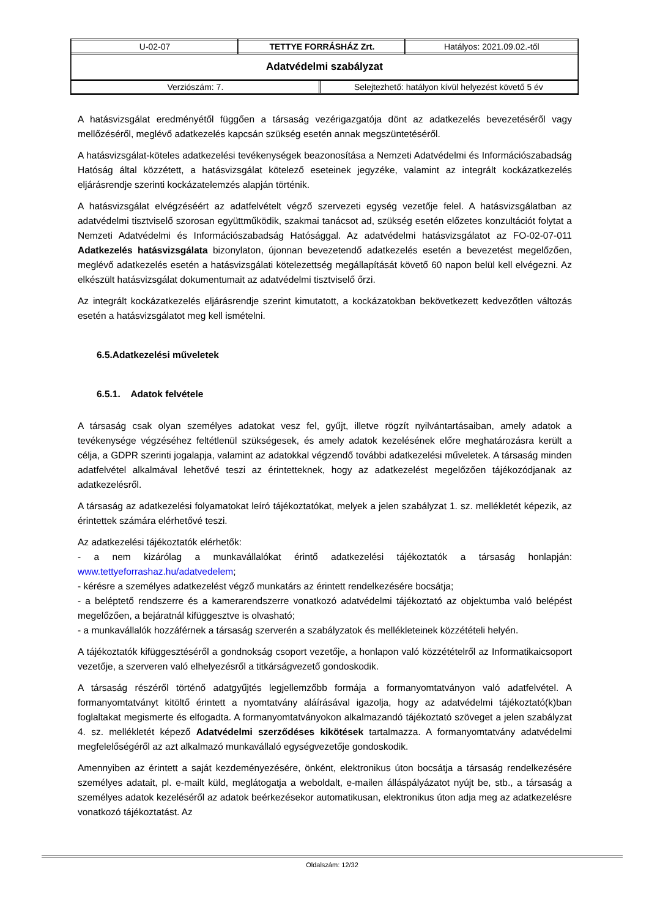| U-02-07 | TETTYE FORRÁSHÁZ Zrt. | Hatályos: 2021.09.02.-től |
| Adatvédelmi szabályzat | | |
| / Verziószám: 7. / Selejtezhető: hatályon kívül helyezést követő 5 év / | | |
A hatásvizsgálat eredményétől függően a társaság vezérigazgatója dönt az adatkezelés bevezetéséről vagy mellőzéséről, meglévő adatkezelés kapcsán szükség esetén annak megszüntetéséről.
A hatásvizsgálat-köteles adatkezelési tevékenységek beazonosítása a Nemzeti Adatvédelmi és Információszabadság Hatóság által közzétett, a hatásvizsgálat kötelező eseteinek jegyzéke, valamint az integrált kockázatkezelés eljárásrendje szerinti kockázatelemzés alapján történik.
A hatásvizsgálat elvégzéséért az adatfelvételt végző szervezeti egység vezetője felel. A hatásvizsgálatban az adatvédelmi tisztviselő szorosan együttműködik, szakmai tanácsot ad, szükség esetén előzetes konzultációt folytat a Nemzeti Adatvédelmi és Információszabadság Hatósággal. Az adatvédelmi hatásvizsgálatot az FO-02-07-011 Adatkezelés hatásvizsgálata bizonylaton, újonnan bevezetendő adatkezelés esetén a bevezetést megelőzően, meglévő adatkezelés esetén a hatásvizsgálati kötelezettség megállapítását követő 60 napon belül kell elvégezni. Az elkészült hatásvizsgálat dokumentumait az adatvédelmi tisztviselő őrzi.
Az integrált kockázatkezelés eljárásrendje szerint kimutatott, a kockázatokban bekövetkezett kedvezőtlen változás esetén a hatásvizsgálatot meg kell ismételni.
6.5.Adatkezelési műveletek
6.5.1. Adatok felvétele
A társaság csak olyan személyes adatokat vesz fel, gyűjt, illetve rögzít nyilvántartásaiban, amely adatok a tevékenysége végzéséhez feltétlenül szükségesek, és amely adatok kezelésének előre meghatározásra került a célja, a GDPR szerinti jogalapja, valamint az adatokkal végzendő további adatkezelési műveletek. A társaság minden adatfelvétel alkalmával lehetővé teszi az érintetteknek, hogy az adatkezelést megelőzően tájékozódjanak az adatkezelésről.
A társaság az adatkezelési folyamatokat leíró tájékoztatókat, melyek a jelen szabályzat 1. sz. mellékletét képezik, az érintettek számára elérhetővé teszi.
Az adatkezelési tájékoztatók elérhetők:
- a nem kizárólag a munkavállalókat érintő adatkezelési tájékoztatók a társaság honlapján: www.tettyeforrashaz.hu/adatvedelem;
- kérésre a személyes adatkezelést végző munkatárs az érintett rendelkezésére bocsátja;
- a beléptető rendszerre és a kamerarendszerre vonatkozó adatvédelmi tájékoztató az objektumba való belépést megelőzően, a bejáratnál kifüggesztve is olvasható;
- a munkavállalók hozzáférnek a társaság szerverén a szabályzatok és mellékleteinek közzétételi helyén.
A tájékoztatók kifüggesztéséről a gondnokság csoport vezetője, a honlapon való közzétételről az Informatikaicsoport vezetője, a szerveren való elhelyezésről a titkárságvezető gondoskodik.
A társaság részéről történő adatgyűjtés legjellemzőbb formája a formanyomtatványon való adatfelvétel. A formanyomtatványt kitöltő érintett a nyomtatvány aláírásával igazolja, hogy az adatvédelmi tájékoztató(k)ban foglaltakat megismerte és elfogadta. A formanyomtatványokon alkalmazandó tájékoztató szöveget a jelen szabályzat 4. sz. mellékletét képező Adatvédelmi szerződéses kikötések tartalmazza. A formanyomtatvány adatvédelmi megfelelőségéről az azt alkalmazó munkavállaló egységvezetője gondoskodik.
Amennyiben az érintett a saját kezdeményezésére, önként, elektronikus úton bocsátja a társaság rendelkezésére személyes adatait, pl. e-mailt küld, meglátogatja a weboldalt, e-mailen álláspályázatot nyújt be, stb., a társaság a személyes adatok kezeléséről az adatok beérkezésekor automatikusan, elektronikus úton adja meg az adatkezelésre vonatkozó tájékoztatást. Az
Oldalszám: 12/32